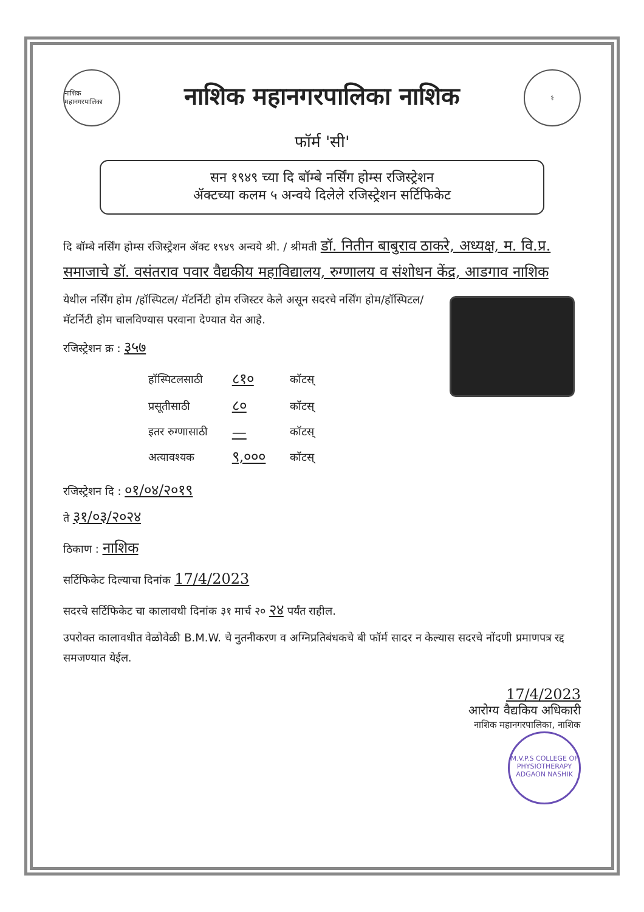नाशिक महानगरपालिका
नाशिक महानगरपालिका नाशिक
⚕
फॉर्म 'सी'
सन १९४९ च्या दि बॉम्बे नर्सिंग होम्स रजिस्ट्रेशन
ॲक्टच्या कलम ५ अन्वये दिलेले रजिस्ट्रेशन सर्टिफिकेट
दि बॉम्बे नर्सिंग होम्स रजिस्ट्रेशन ॲक्ट १९४९ अन्वये श्री. / श्रीमती डॉ. नितीन बाबुराव ठाकरे, अध्यक्ष, म. वि.प्र. समाजाचे डॉ. वसंतराव पवार वैद्यकीय महाविद्यालय, रुग्णालय व संशोधन केंद्र, आडगाव नाशिक
येथील नर्सिंग होम /हॉस्पिटल/ मॅटर्निटी होम रजिस्टर केले असून सदरचे नर्सिंग होम/हॉस्पिटल/मॅटर्निटी होम चालविण्यास परवाना देण्यात येत आहे.
रजिस्ट्रेशन क्र : ३५७
| हॉस्पिटलसाठी | ८१० | कॉटस् |
| प्रसूतीसाठी | ८० | कॉटस् |
| इतर रुग्णासाठी | — | कॉटस् |
| अत्यावश्यक | ९,००० | कॉटस् |
रजिस्ट्रेशन दि : ०१/०४/२०१९
ते ३१/०३/२०२४
ठिकाण : नाशिक
सर्टिफिकेट दिल्याचा दिनांक 17/4/2023
सदरचे सर्टिफिकेट चा कालावधी दिनांक ३१ मार्च २० २४ पर्यंत राहील.
उपरोक्त कालावधीत वेळोवेळी B.M.W. चे नुतनीकरण व अग्निप्रतिबंधकचे बी फॉर्म सादर न केल्यास सदरचे नोंदणी प्रमाणपत्र रद्द समजण्यात येईल.
17/4/2023
आरोग्य वैद्यकिय अधिकारी
नाशिक महानगरपालिका, नाशिक
M.V.P.S COLLEGE OF PHYSIOTHERAPY
ADGAON NASHIK